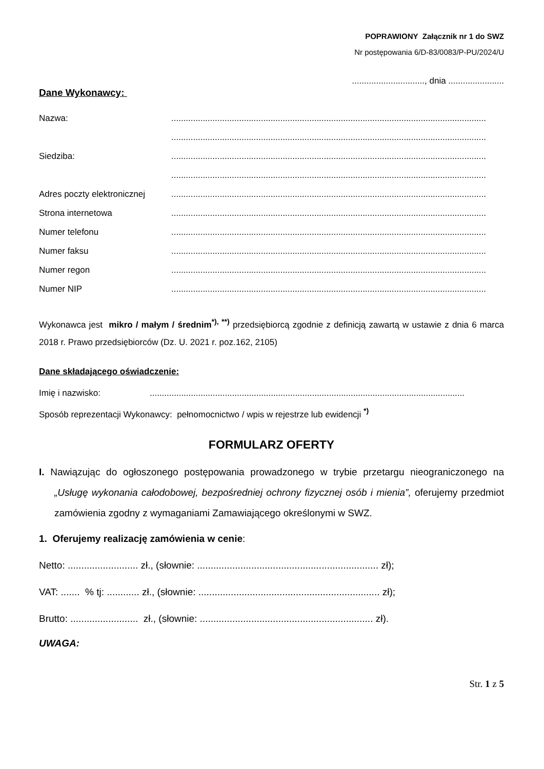POPRAWIONY Załącznik nr 1 do SWZ
Nr postępowania 6/D-83/0083/P-PU/2024/U
.............................., dnia .......................
Dane Wykonawcy:
Nazwa:..................................................................................................................................
..................................................................................................................................
Siedziba:..................................................................................................................................
..................................................................................................................................
Adres poczty elektronicznej..................................................................................................................................
Strona internetowa..................................................................................................................................
Numer telefonu..................................................................................................................................
Numer faksu..................................................................................................................................
Numer regon..................................................................................................................................
Numer NIP..................................................................................................................................
Wykonawca jest mikro / małym / średnim<sup>*), **)</sup> przedsiębiorcą zgodnie z definicją zawartą w ustawie z dnia 6 marca 2018 r. Prawo przedsiębiorców (Dz. U. 2021 r. poz.162, 2105)
Dane składającego oświadczenie:
Imię i nazwisko:..................................................................................................................................
Sposób reprezentacji Wykonawcy: pełnomocnictwo / wpis w rejestrze lub ewidencji <sup>*)</sup>
FORMULARZ OFERTY
I. Nawiązując do ogłoszonego postępowania prowadzonego w trybie przetargu nieograniczonego na „Usługę wykonania całodobowej, bezpośredniej ochrony fizycznej osób i mienia”, oferujemy przedmiot zamówienia zgodny z wymaganiami Zamawiającego określonymi w SWZ.
1. Oferujemy realizację zamówienia w cenie:
Netto: .......................... zł., (słownie: ................................................................... zł);
VAT: ....... % tj: ............ zł., (słownie: ................................................................... zł);
Brutto: ......................... zł., (słownie: ................................................................ zł).
UWAGA:
Str. 1 z 5